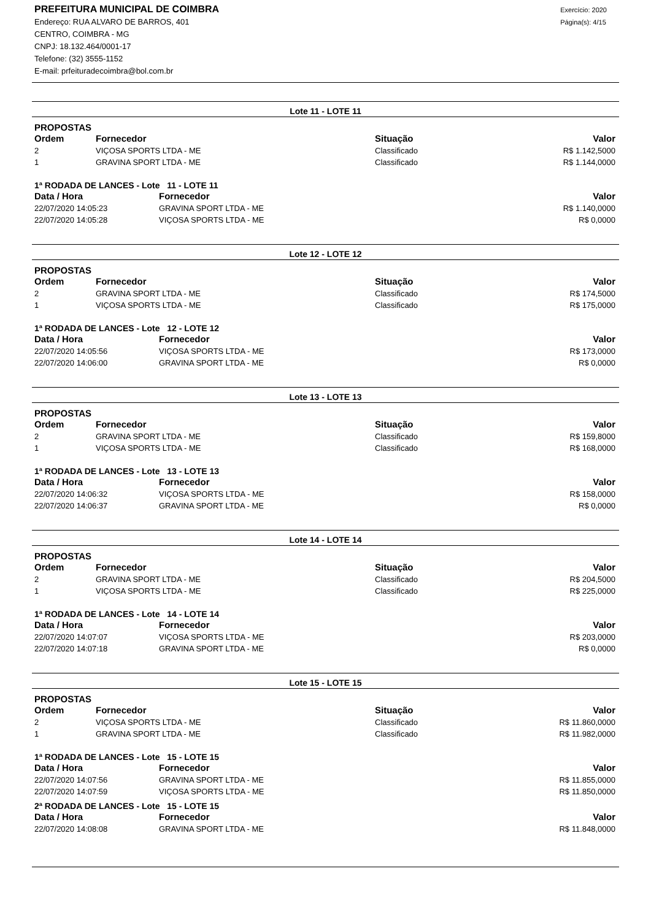PREFEITURA MUNICIPAL DE COIMBRA
Endereço: RUA ALVARO DE BARROS, 401
CENTRO, COIMBRA - MG
CNPJ: 18.132.464/0001-17
Telefone: (32) 3555-1152
E-mail: prfeituradecoimbra@bol.com.br
Exercício: 2020
Página(s): 4/15
Lote 11 - LOTE 11
PROPOSTAS
| Ordem | Fornecedor | Situação | Valor |
| --- | --- | --- | --- |
| 2 | VIÇOSA SPORTS LTDA - ME | Classificado | R$ 1.142,5000 |
| 1 | GRAVINA SPORT LTDA - ME | Classificado | R$ 1.144,0000 |
1ª RODADA DE LANCES - Lote 11 - LOTE 11
| Data / Hora | Fornecedor | Valor |
| --- | --- | --- |
| 22/07/2020 14:05:23 | GRAVINA SPORT LTDA - ME | R$ 1.140,0000 |
| 22/07/2020 14:05:28 | VIÇOSA SPORTS LTDA - ME | R$ 0,0000 |
Lote 12 - LOTE 12
PROPOSTAS
| Ordem | Fornecedor | Situação | Valor |
| --- | --- | --- | --- |
| 2 | GRAVINA SPORT LTDA - ME | Classificado | R$ 174,5000 |
| 1 | VIÇOSA SPORTS LTDA - ME | Classificado | R$ 175,0000 |
1ª RODADA DE LANCES - Lote 12 - LOTE 12
| Data / Hora | Fornecedor | Valor |
| --- | --- | --- |
| 22/07/2020 14:05:56 | VIÇOSA SPORTS LTDA - ME | R$ 173,0000 |
| 22/07/2020 14:06:00 | GRAVINA SPORT LTDA - ME | R$ 0,0000 |
Lote 13 - LOTE 13
PROPOSTAS
| Ordem | Fornecedor | Situação | Valor |
| --- | --- | --- | --- |
| 2 | GRAVINA SPORT LTDA - ME | Classificado | R$ 159,8000 |
| 1 | VIÇOSA SPORTS LTDA - ME | Classificado | R$ 168,0000 |
1ª RODADA DE LANCES - Lote 13 - LOTE 13
| Data / Hora | Fornecedor | Valor |
| --- | --- | --- |
| 22/07/2020 14:06:32 | VIÇOSA SPORTS LTDA - ME | R$ 158,0000 |
| 22/07/2020 14:06:37 | GRAVINA SPORT LTDA - ME | R$ 0,0000 |
Lote 14 - LOTE 14
PROPOSTAS
| Ordem | Fornecedor | Situação | Valor |
| --- | --- | --- | --- |
| 2 | GRAVINA SPORT LTDA - ME | Classificado | R$ 204,5000 |
| 1 | VIÇOSA SPORTS LTDA - ME | Classificado | R$ 225,0000 |
1ª RODADA DE LANCES - Lote 14 - LOTE 14
| Data / Hora | Fornecedor | Valor |
| --- | --- | --- |
| 22/07/2020 14:07:07 | VIÇOSA SPORTS LTDA - ME | R$ 203,0000 |
| 22/07/2020 14:07:18 | GRAVINA SPORT LTDA - ME | R$ 0,0000 |
Lote 15 - LOTE 15
PROPOSTAS
| Ordem | Fornecedor | Situação | Valor |
| --- | --- | --- | --- |
| 2 | VIÇOSA SPORTS LTDA - ME | Classificado | R$ 11.860,0000 |
| 1 | GRAVINA SPORT LTDA - ME | Classificado | R$ 11.982,0000 |
1ª RODADA DE LANCES - Lote 15 - LOTE 15
| Data / Hora | Fornecedor | Valor |
| --- | --- | --- |
| 22/07/2020 14:07:56 | GRAVINA SPORT LTDA - ME | R$ 11.855,0000 |
| 22/07/2020 14:07:59 | VIÇOSA SPORTS LTDA - ME | R$ 11.850,0000 |
2ª RODADA DE LANCES - Lote 15 - LOTE 15
| Data / Hora | Fornecedor | Valor |
| --- | --- | --- |
| 22/07/2020 14:08:08 | GRAVINA SPORT LTDA - ME | R$ 11.848,0000 |